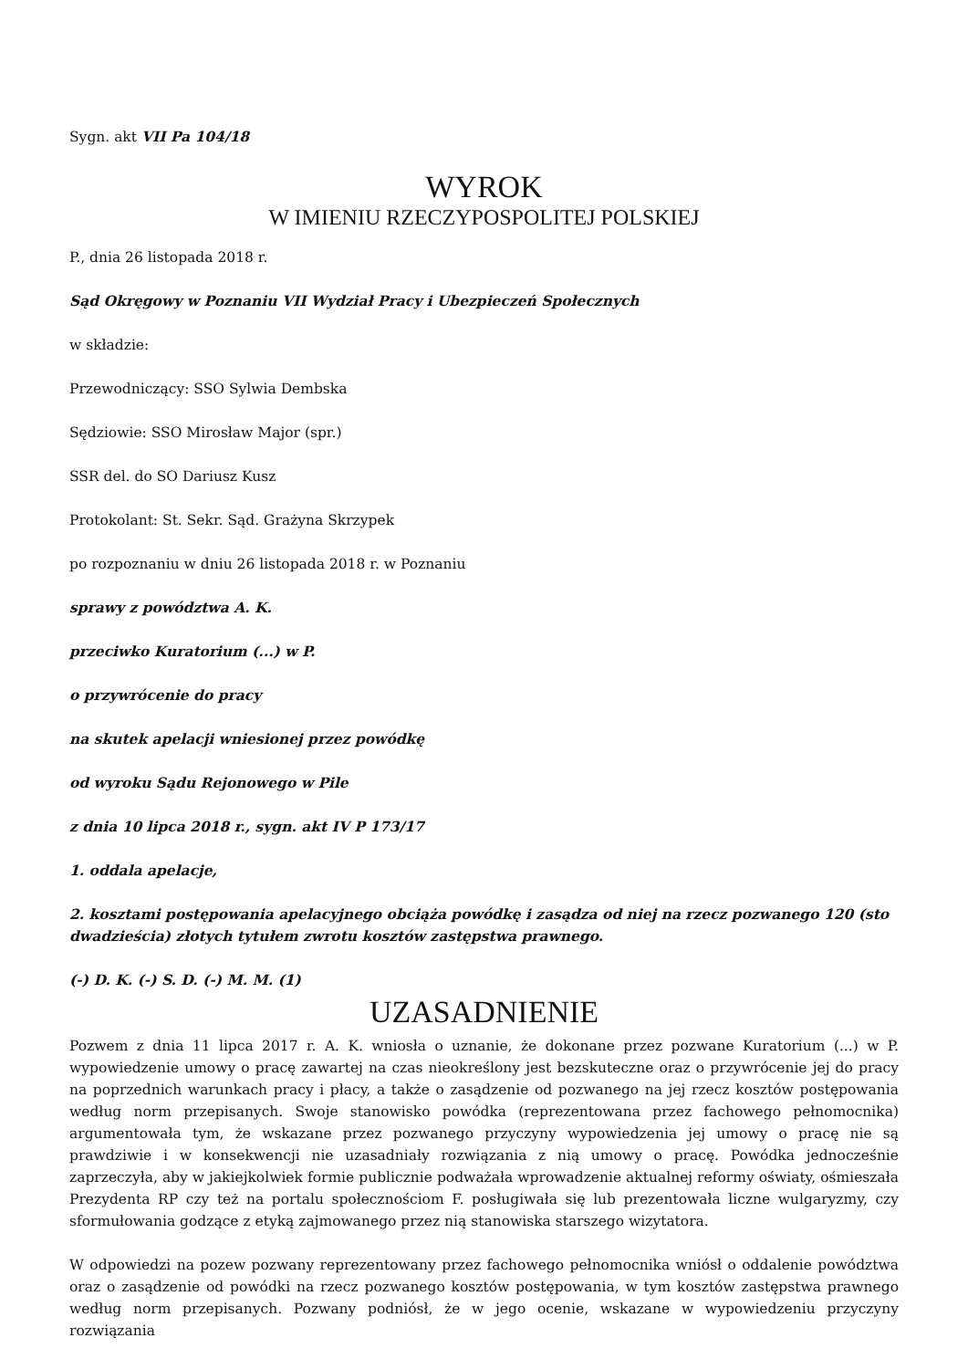Sygn. akt VII Pa 104/18
WYROK
W IMIENIU RZECZYPOSPOLITEJ POLSKIEJ
P., dnia 26 listopada 2018 r.
Sąd Okręgowy w Poznaniu VII Wydział Pracy i Ubezpieczeń Społecznych
w składzie:
Przewodniczący: SSO Sylwia Dembska
Sędziowie: SSO Mirosław Major (spr.)
SSR del. do SO Dariusz Kusz
Protokolant: St. Sekr. Sąd. Grażyna Skrzypek
po rozpoznaniu w dniu 26 listopada 2018 r. w Poznaniu
sprawy z powództwa A. K.
przeciwko Kuratorium (...) w P.
o przywrócenie do pracy
na skutek apelacji wniesionej przez powódkę
od wyroku Sądu Rejonowego w Pile
z dnia 10 lipca 2018 r., sygn. akt IV P 173/17
1. oddala apelacje,
2. kosztami postępowania apelacyjnego obciąża powódkę i zasądza od niej na rzecz pozwanego 120 (sto dwadzieścia) złotych tytułem zwrotu kosztów zastępstwa prawnego.
(-) D. K. (-) S. D. (-) M. M. (1)
UZASADNIENIE
Pozwem z dnia 11 lipca 2017 r. A. K. wniosła o uznanie, że dokonane przez pozwane Kuratorium (...) w P. wypowiedzenie umowy o pracę zawartej na czas nieokreślony jest bezskuteczne oraz o przywrócenie jej do pracy na poprzednich warunkach pracy i płacy, a także o zasądzenie od pozwanego na jej rzecz kosztów postępowania według norm przepisanych. Swoje stanowisko powódka (reprezentowana przez fachowego pełnomocnika) argumentowała tym, że wskazane przez pozwanego przyczyny wypowiedzenia jej umowy o pracę nie są prawdziwie i w konsekwencji nie uzasadniały rozwiązania z nią umowy o pracę. Powódka jednocześnie zaprzeczyła, aby w jakiejkolwiek formie publicznie podważała wprowadzenie aktualnej reformy oświaty, ośmieszała Prezydenta RP czy też na portalu społecznościom F. posługiwała się lub prezentowała liczne wulgaryzmy, czy sformułowania godzące z etyką zajmowanego przez nią stanowiska starszego wizytatora.
W odpowiedzi na pozew pozwany reprezentowany przez fachowego pełnomocnika wniósł o oddalenie powództwa oraz o zasądzenie od powódki na rzecz pozwanego kosztów postępowania, w tym kosztów zastępstwa prawnego według norm przepisanych. Pozwany podniósł, że w jego ocenie, wskazane w wypowiedzeniu przyczyny rozwiązania